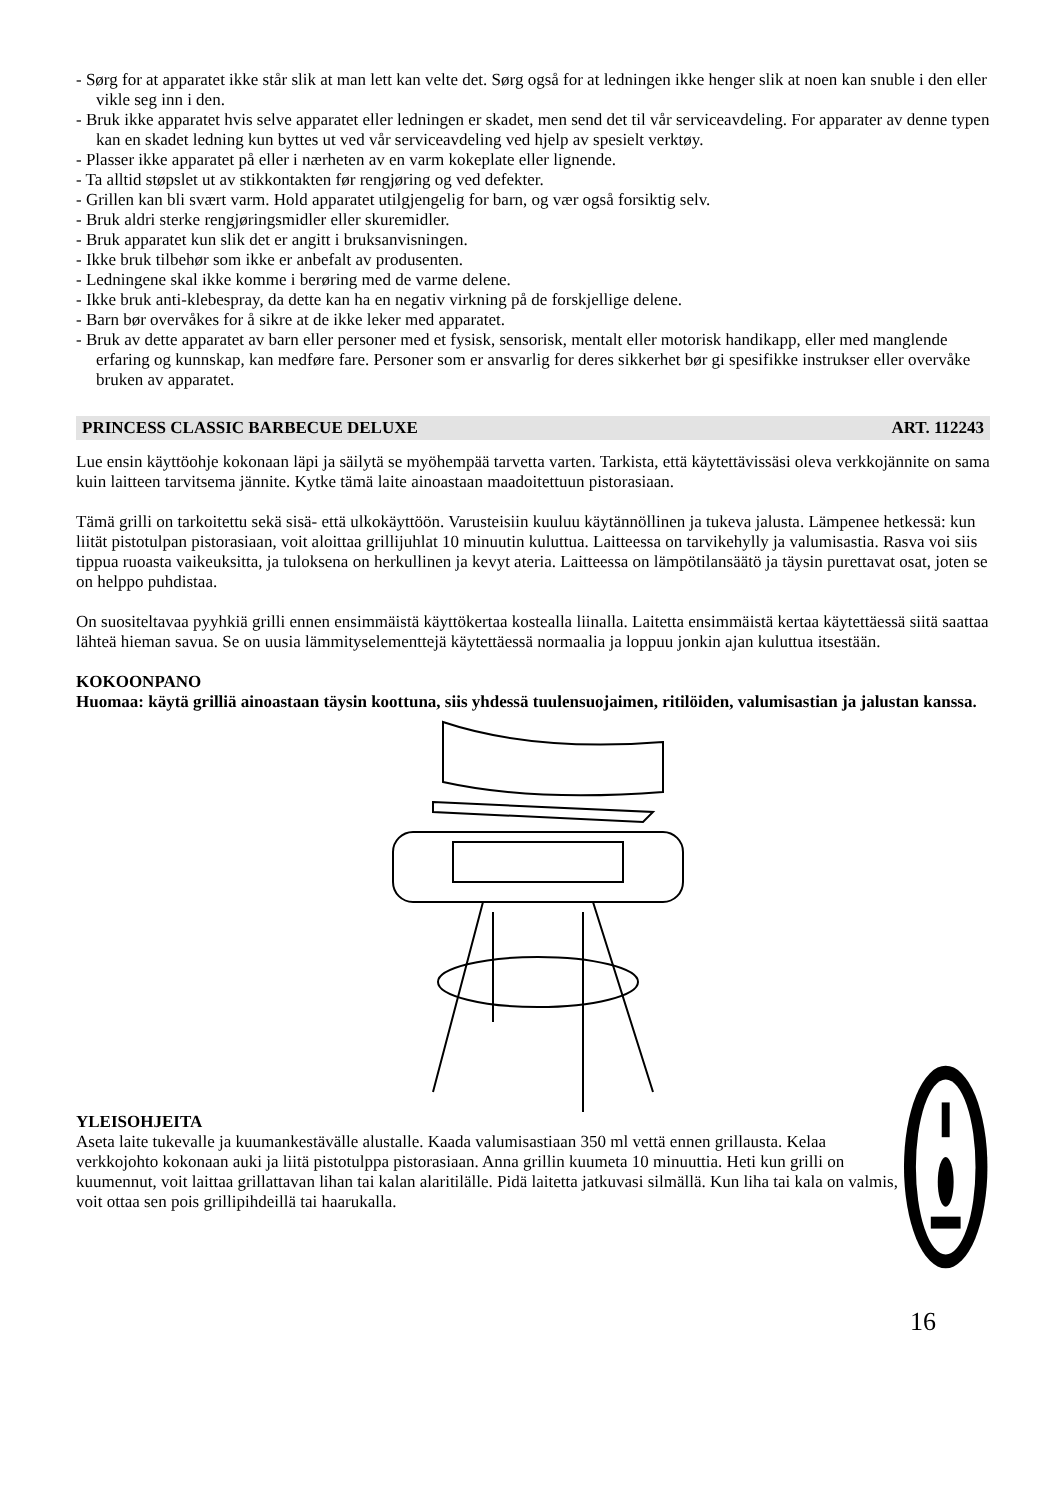- Sørg for at apparatet ikke står slik at man lett kan velte det. Sørg også for at ledningen ikke henger slik at noen kan snuble i den eller vikle seg inn i den.
- Bruk ikke apparatet hvis selve apparatet eller ledningen er skadet, men send det til vår serviceavdeling. For apparater av denne typen kan en skadet ledning kun byttes ut ved vår serviceavdeling ved hjelp av spesielt verktøy.
- Plasser ikke apparatet på eller i nærheten av en varm kokeplate eller lignende.
- Ta alltid støpslet ut av stikkontakten før rengjøring og ved defekter.
- Grillen kan bli svært varm. Hold apparatet utilgjengelig for barn, og vær også forsiktig selv.
- Bruk aldri sterke rengjøringsmidler eller skuremidler.
- Bruk apparatet kun slik det er angitt i bruksanvisningen.
- Ikke bruk tilbehør som ikke er anbefalt av produsenten.
- Ledningene skal ikke komme i berøring med de varme delene.
- Ikke bruk anti-klebespray, da dette kan ha en negativ virkning på de forskjellige delene.
- Barn bør overvåkes for å sikre at de ikke leker med apparatet.
- Bruk av dette apparatet av barn eller personer med et fysisk, sensorisk, mentalt eller motorisk handikapp, eller med manglende erfaring og kunnskap, kan medføre fare. Personer som er ansvarlig for deres sikkerhet bør gi spesifikke instrukser eller overvåke bruken av apparatet.
PRINCESS CLASSIC BARBECUE DELUXE ART. 112243
Lue ensin käyttöohje kokonaan läpi ja säilytä se myöhempää tarvetta varten. Tarkista, että käytettävissäsi oleva verkkojännite on sama kuin laitteen tarvitsema jännite. Kytke tämä laite ainoastaan maadoitettuun pistorasiaan.
Tämä grilli on tarkoitettu sekä sisä- että ulkokäyttöön. Varusteisiin kuuluu käytännöllinen ja tukeva jalusta. Lämpenee hetkessä: kun liität pistotulpan pistorasiaan, voit aloittaa grillijuhlat 10 minuutin kuluttua. Laitteessa on tarvikehylly ja valumisastia. Rasva voi siis tippua ruoasta vaikeuksitta, ja tuloksena on herkullinen ja kevyt ateria. Laitteessa on lämpötilansäätö ja täysin purettavat osat, joten se on helppo puhdistaa.
On suositeltavaa pyyhkiä grilli ennen ensimmäistä käyttökertaa kostealla liinalla. Laitetta ensimmäistä kertaa käytettäessä siitä saattaa lähteä hieman savua. Se on uusia lämmityselementtejä käytettäessä normaalia ja loppuu jonkin ajan kuluttua itsestään.
KOKOONPANO
Huomaa: käytä grilliä ainoastaan täysin koottuna, siis yhdessä tuulensuojaimen, ritilöiden, valumisastian ja jalustan kanssa.
YLEISOHJEITA
Aseta laite tukevalle ja kuumankestävälle alustalle. Kaada valumisastiaan 350 ml vettä ennen grillausta. Kelaa verkkojohto kokonaan auki ja liitä pistotulppa pistorasiaan. Anna grillin kuumeta 10 minuuttia. Heti kun grilli on kuumennut, voit laittaa grillattavan lihan tai kalan alaritilälle. Pidä laitetta jatkuvasi silmällä. Kun liha tai kala on valmis, voit ottaa sen pois grillipihdeillä tai haarukalla.
16